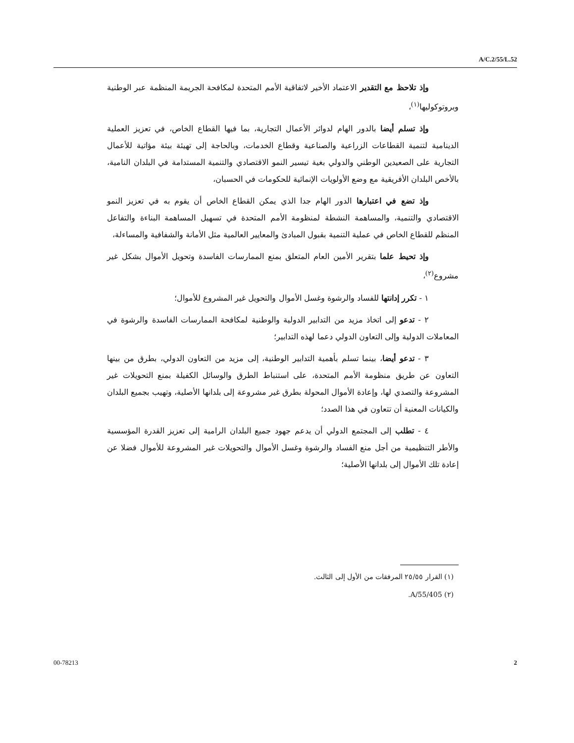A/C.2/55/L.52
وإذ تلاحظ مع التقدير الاعتماد الأخير لاتفاقية الأمم المتحدة لمكافحة الجريمة المنظمة عبر الوطنية وبروتوكوليها<sup>(١)</sup>،
وإذ تسلم أيضا بالدور الهام لدوائر الأعمال التجارية، بما فيها القطاع الخاص، في تعزيز العملية الدينامية لتنمية القطاعات الزراعية والصناعية وقطاع الخدمات، وبالحاجة إلى تهيئة بيئة مؤاتية للأعمال التجارية على الصعيدين الوطني والدولي بغية تيسير النمو الاقتصادي والتنمية المستدامة في البلدان النامية، بالأخص البلدان الأفريقية مع وضع الأولويات الإنمائية للحكومات في الحسبان،
وإذ تضع في اعتبارها الدور الهام جدا الذي يمكن القطاع الخاص أن يقوم به في تعزيز النمو الاقتصادي والتنمية، والمساهمة النشطة لمنظومة الأمم المتحدة في تسهيل المساهمة البناءة والتفاعل المنظم للقطاع الخاص في عملية التنمية بقبول المبادئ والمعايير العالمية مثل الأمانة والشفافية والمساءلة،
وإذ تحيط علما بتقرير الأمين العام المتعلق بمنع الممارسات الفاسدة وتحويل الأموال بشكل غير مشروع<sup>(٢)</sup>،
١ - تكرر إدانتها للفساد والرشوة وغسل الأموال والتحويل غير المشروع للأموال؛
٢ - تدعو إلى اتخاذ مزيد من التدابير الدولية والوطنية لمكافحة الممارسات الفاسدة والرشوة في المعاملات الدولية وإلى التعاون الدولي دعما لهذه التدابير؛
٣ - تدعو أيضا، بينما تسلم بأهمية التدابير الوطنية، إلى مزيد من التعاون الدولي، بطرق من بينها التعاون عن طريق منظومة الأمم المتحدة، على استنباط الطرق والوسائل الكفيلة بمنع التحويلات غير المشروعة والتصدي لها، وإعادة الأموال المحولة بطرق غير مشروعة إلى بلدانها الأصلية، وتهيب بجميع البلدان والكيانات المعنية أن تتعاون في هذا الصدد؛
٤ - تطلب إلى المجتمع الدولي أن يدعم جهود جميع البلدان الرامية إلى تعزيز القدرة المؤسسية والأطر التنظيمية من أجل منع الفساد والرشوة وغسل الأموال والتحويلات غير المشروعة للأموال فضلا عن إعادة تلك الأموال إلى بلدانها الأصلية؛
(١) القرار ٢٥/٥٥ المرفقات من الأول إلى الثالث.
(٢) A/55/405.
00-78213 2